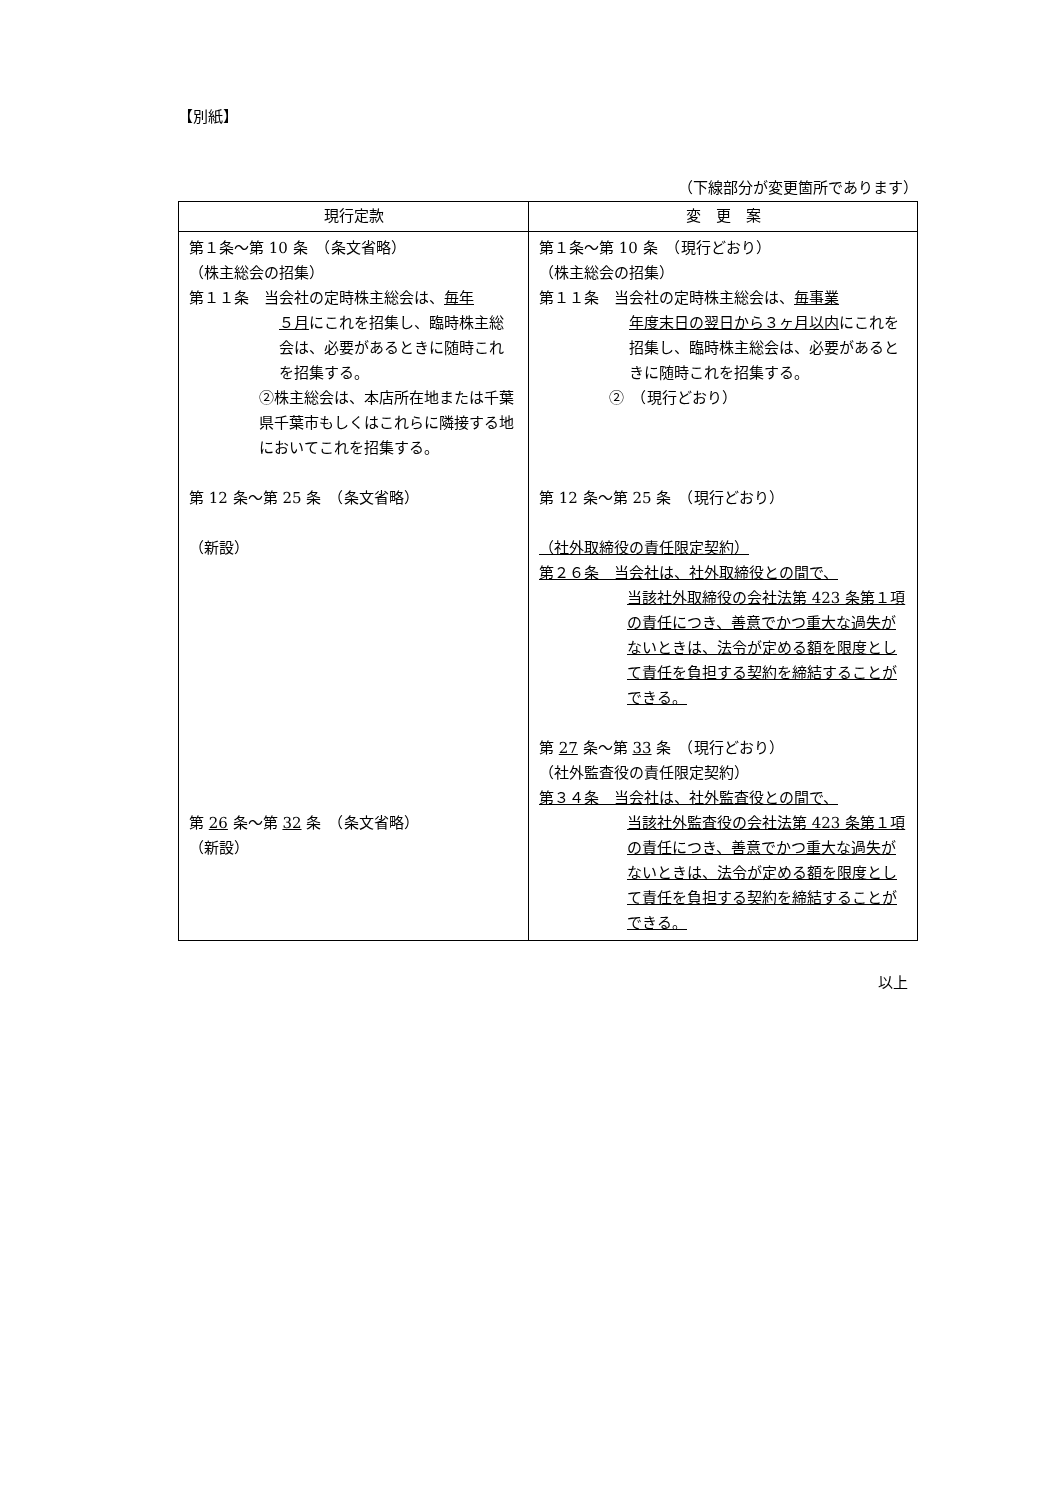【別紙】
（下線部分が変更箇所であります）
| 現行定款 | 変 更 案 |
| --- | --- |
| 第１条～第 10 条 （条文省略） （株主総会の招集） 第１１条 当会社の定時株主総会は、 毎年 ５月 にこれを招集し、臨時株主総会は、必要があるときに随時これを招集する。 ②株主総会は、本店所在地または千葉県千葉市もしくはこれらに隣接する地においてこれを招集する。 第 12 条～第 25 条 （条文省略） （新設） 第 26 条～第 32 条 （条文省略） （新設） | 第１条～第 10 条 （現行どおり） （株主総会の招集） 第１１条 当会社の定時株主総会は、 毎事業 年度末日の翌日から３ヶ月以内 にこれを招集し、臨時株主総会は、必要があるときに随時これを招集する。 ② （現行どおり） 第 12 条～第 25 条 （現行どおり） （社外取締役の責任限定契約） 第２６条 当会社は、社外取締役との間で、 当該社外取締役の会社法第 423 条第１項の責任につき、善意でかつ重大な過失がないときは、法令が定める額を限度として責任を負担する契約を締結することができる。 第 27 条～第 33 条 （現行どおり） （社外監査役の責任限定契約） 第３４条 当会社は、社外監査役との間で、 当該社外監査役の会社法第 423 条第１項の責任につき、善意でかつ重大な過失がないときは、法令が定める額を限度として責任を負担する契約を締結することができる。 |
以上